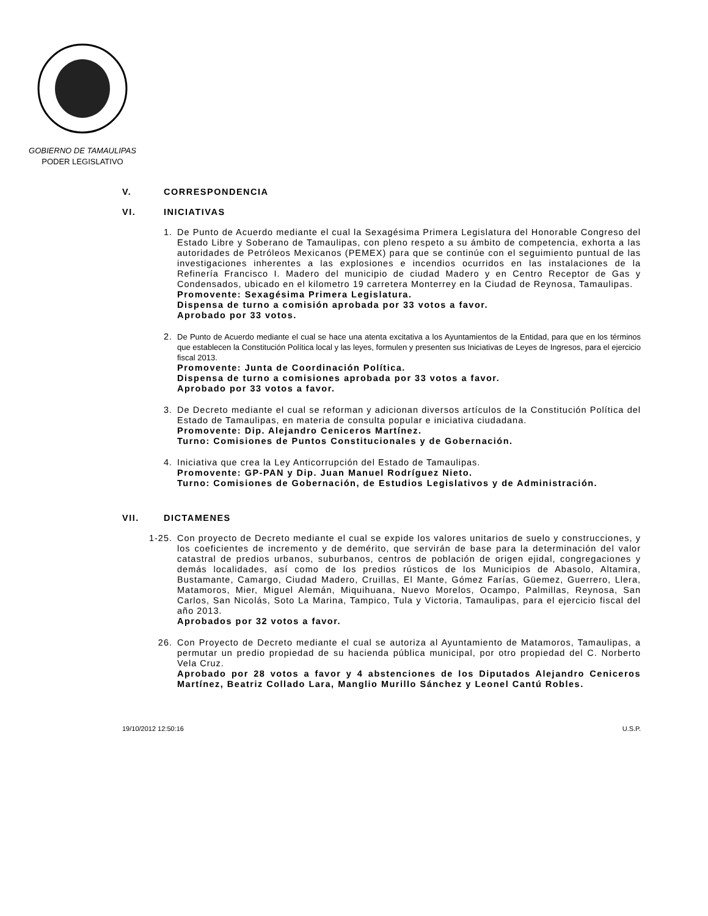GOBIERNO DE TAMAULIPAS
PODER LEGISLATIVO
V. CORRESPONDENCIA
VI. INICIATIVAS
1. De Punto de Acuerdo mediante el cual la Sexagésima Primera Legislatura del Honorable Congreso del Estado Libre y Soberano de Tamaulipas, con pleno respeto a su ámbito de competencia, exhorta a las autoridades de Petróleos Mexicanos (PEMEX) para que se continúe con el seguimiento puntual de las investigaciones inherentes a las explosiones e incendios ocurridos en las instalaciones de la Refinería Francisco I. Madero del municipio de ciudad Madero y en Centro Receptor de Gas y Condensados, ubicado en el kilometro 19 carretera Monterrey en la Ciudad de Reynosa, Tamaulipas.
Promovente: Sexagésima Primera Legislatura.
Dispensa de turno a comisión aprobada por 33 votos a favor.
Aprobado por 33 votos.
2. De Punto de Acuerdo mediante el cual se hace una atenta excitativa a los Ayuntamientos de la Entidad, para que en los términos que establecen la Constitución Política local y las leyes, formulen y presenten sus Iniciativas de Leyes de Ingresos, para el ejercicio fiscal 2013.
Promovente: Junta de Coordinación Política.
Dispensa de turno a comisiones aprobada por 33 votos a favor.
Aprobado por 33 votos a favor.
3. De Decreto mediante el cual se reforman y adicionan diversos artículos de la Constitución Política del Estado de Tamaulipas, en materia de consulta popular e iniciativa ciudadana.
Promovente: Dip. Alejandro Ceniceros Martínez.
Turno: Comisiones de Puntos Constitucionales y de Gobernación.
4. Iniciativa que crea la Ley Anticorrupción del Estado de Tamaulipas.
Promovente: GP-PAN y Dip. Juan Manuel Rodríguez Nieto.
Turno: Comisiones de Gobernación, de Estudios Legislativos y de Administración.
VII. DICTAMENES
1-25.
Con proyecto de Decreto mediante el cual se expide los valores unitarios de suelo y construcciones, y los coeficientes de incremento y de demérito, que servirán de base para la determinación del valor catastral de predios urbanos, suburbanos, centros de población de origen ejidal, congregaciones y demás localidades, así como de los predios rústicos de los Municipios de Abasolo, Altamira, Bustamante, Camargo, Ciudad Madero, Cruillas, El Mante, Gómez Farías, Güemez, Guerrero, Llera, Matamoros, Mier, Miguel Alemán, Miquihuana, Nuevo Morelos, Ocampo, Palmillas, Reynosa, San Carlos, San Nicolás, Soto La Marina, Tampico, Tula y Victoria, Tamaulipas, para el ejercicio fiscal del año 2013.
Aprobados por 32 votos a favor.
26. Con Proyecto de Decreto mediante el cual se autoriza al Ayuntamiento de Matamoros, Tamaulipas, a permutar un predio propiedad de su hacienda pública municipal, por otro propiedad del C. Norberto Vela Cruz.
Aprobado por 28 votos a favor y 4 abstenciones de los Diputados Alejandro Ceniceros Martínez, Beatriz Collado Lara, Manglio Murillo Sánchez y Leonel Cantú Robles.
19/10/2012 12:50:16 U.S.P.